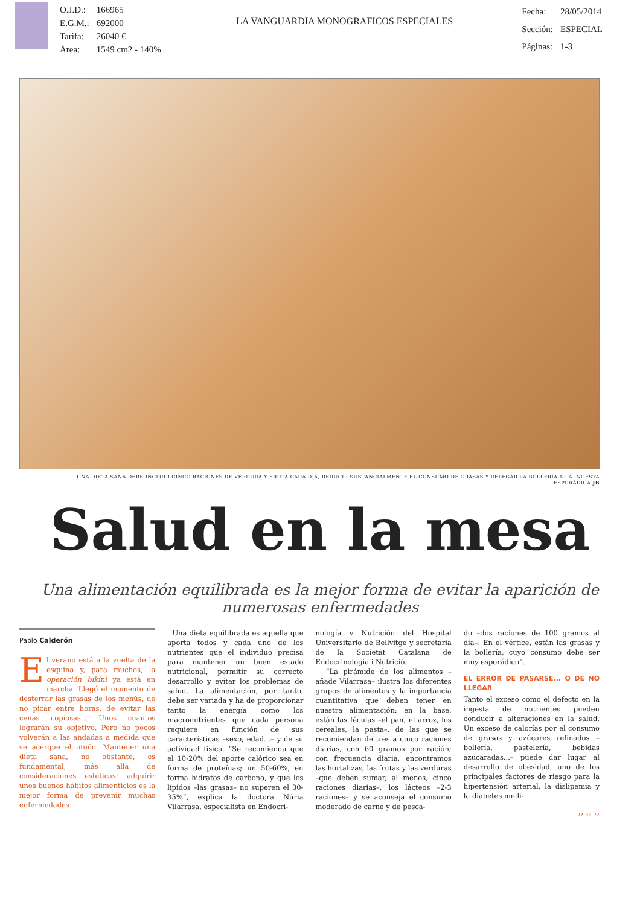| O.J.D.: | 166965 |
| E.G.M.: | 692000 |
| Tarifa: | 26040 € |
| Área: | 1549 cm2 - 140% |
LA VANGUARDIA MONOGRAFICOS ESPECIALES
| Fecha: | 28/05/2014 |
| Sección: | ESPECIAL |
| Páginas: | 1-3 |
UNA DIETA SANA DEBE INCLUIR CINCO RACIONES DE VERDURA Y FRUTA CADA DÍA, REDUCIR SUSTANCIALMENTE EL CONSUMO DE GRASAS Y RELEGAR LA BOLLERÍA A LA INGESTA ESPORÁDICA JB
Salud en la mesa
Una alimentación equilibrada es la mejor forma de evitar la aparición de numerosas enfermedades
Pablo Calderón
El verano está a la vuelta de la esquina y, para muchos, la operación bikini ya está en marcha. Llegó el momento de desterrar las grasas de los menús, de no picar entre horas, de evitar las cenas copiosas... Unos cuantos lograrán su objetivo. Pero no pocos volverán a las andadas a medida que se acerque el otoño. Mantener una dieta sana, no obstante, es fundamental, más allá de consideraciones estéticas: adquirir unos buenos hábitos alimenticios es la mejor forma de prevenir muchas enfermedades.
Una dieta equilibrada es aquella que aporta todos y cada uno de los nutrientes que el individuo precisa para mantener un buen estado nutricional, permitir su correcto desarrollo y evitar los problemas de salud. La alimentación, por tanto, debe ser variada y ha de proporcionar tanto la energía como los macronutrientes que cada persona requiere en función de sus características –sexo, edad...– y de su actividad física. “Se recomienda que el 10-20% del aporte calórico sea en forma de proteínas; un 50-60%, en forma hidratos de carbono, y que los lípidos –las grasas– no superen el 30-35%”, explica la doctora Núria Vilarrasa, especialista en Endocri-
nología y Nutrición del Hospital Universitario de Bellvitge y secretaria de la Societat Catalana de Endocrinologia i Nutrició.
“La pirámide de los alimentos –añade Vilarrasa– ilustra los diferentes grupos de alimentos y la importancia cuantitativa que deben tener en nuestra alimentación: en la base, están las féculas –el pan, el arroz, los cereales, la pasta–, de las que se recomiendan de tres a cinco raciones diarias, con 60 gramos por ración; con frecuencia diaria, encontramos las hortalizas, las frutas y las verduras –que deben sumar, al menos, cinco raciones diarias–, los lácteos –2-3 raciones– y se aconseja el consumo moderado de carne y de pesca-
do –dos raciones de 100 gramos al día–. En el vértice, están las grasas y la bollería, cuyo consumo debe ser muy esporádico”.
EL ERROR DE PASARSE... O DE NO LLEGAR
Tanto el exceso como el defecto en la ingesta de nutrientes pueden conducir a alteraciones en la salud. Un exceso de calorías por el consumo de grasas y azúcares refinados –bollería, pastelería, bebidas azucaradas...– puede dar lugar al desarrollo de obesidad, uno de los principales factores de riesgo para la hipertensión arterial, la dislipemia y la diabetes melli-
›› ›› ››